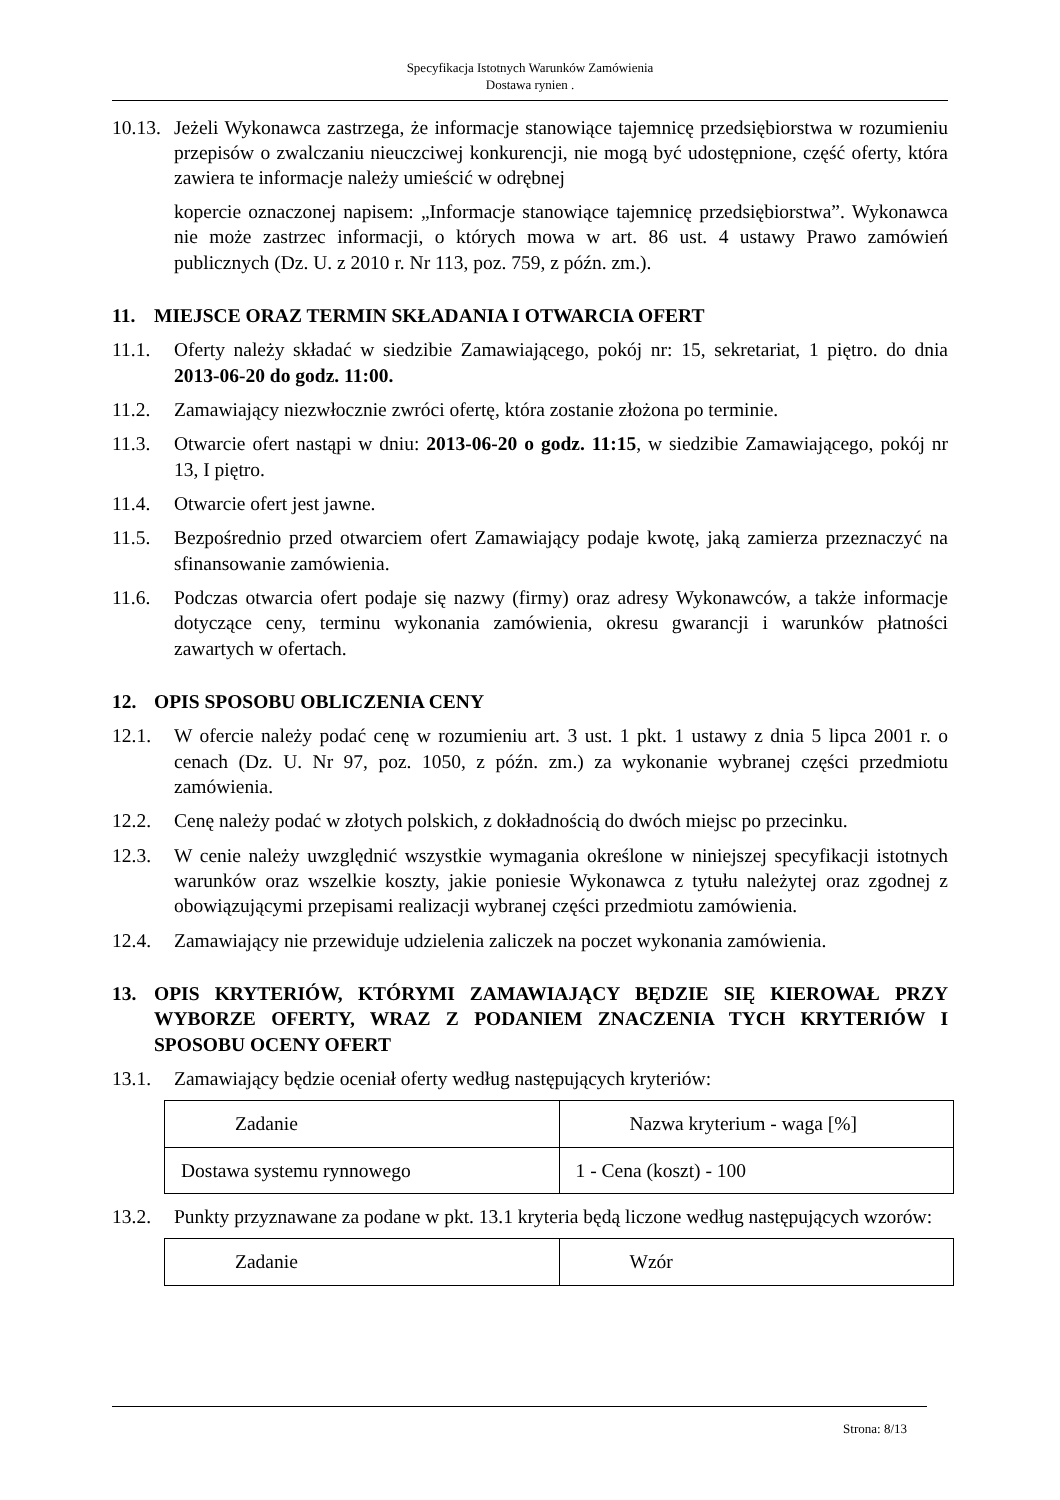Specyfikacja Istotnych Warunków Zamówienia
Dostawa rynien .
10.13. Jeżeli Wykonawca zastrzega, że informacje stanowiące tajemnicę przedsiębiorstwa w rozumieniu przepisów o zwalczaniu nieuczciwej konkurencji, nie mogą być udostępnione, część oferty, która zawiera te informacje należy umieścić w odrębnej
kopercie oznaczonej napisem: „Informacje stanowiące tajemnicę przedsiębiorstwa”. Wykonawca nie może zastrzec informacji, o których mowa w art. 86 ust. 4 ustawy Prawo zamówień publicznych (Dz. U. z 2010 r. Nr 113, poz. 759, z późn. zm.).
11. MIEJSCE ORAZ TERMIN SKŁADANIA I OTWARCIA OFERT
11.1. Oferty należy składać w siedzibie Zamawiającego, pokój nr: 15, sekretariat, 1 piętro. do dnia 2013-06-20 do godz. 11:00.
11.2. Zamawiający niezwłocznie zwróci ofertę, która zostanie złożona po terminie.
11.3. Otwarcie ofert nastąpi w dniu: 2013-06-20 o godz. 11:15, w siedzibie Zamawiającego, pokój nr 13, I piętro.
11.4. Otwarcie ofert jest jawne.
11.5. Bezpośrednio przed otwarciem ofert Zamawiający podaje kwotę, jaką zamierza przeznaczyć na sfinansowanie zamówienia.
11.6. Podczas otwarcia ofert podaje się nazwy (firmy) oraz adresy Wykonawców, a także informacje dotyczące ceny, terminu wykonania zamówienia, okresu gwarancji i warunków płatności zawartych w ofertach.
12. OPIS SPOSOBU OBLICZENIA CENY
12.1. W ofercie należy podać cenę w rozumieniu art. 3 ust. 1 pkt. 1 ustawy z dnia 5 lipca 2001 r. o cenach (Dz. U. Nr 97, poz. 1050, z późn. zm.) za wykonanie wybranej części przedmiotu zamówienia.
12.2. Cenę należy podać w złotych polskich, z dokładnością do dwóch miejsc po przecinku.
12.3. W cenie należy uwzględnić wszystkie wymagania określone w niniejszej specyfikacji istotnych warunków oraz wszelkie koszty, jakie poniesie Wykonawca z tytułu należytej oraz zgodnej z obowiązującymi przepisami realizacji wybranej części przedmiotu zamówienia.
12.4. Zamawiający nie przewiduje udzielenia zaliczek na poczet wykonania zamówienia.
13. OPIS KRYTERIÓW, KTÓRYMI ZAMAWIAJĄCY BĘDZIE SIĘ KIEROWAŁ PRZY WYBORZE OFERTY, WRAZ Z PODANIEM ZNACZENIA TYCH KRYTERIÓW I SPOSOBU OCENY OFERT
13.1. Zamawiający będzie oceniał oferty według następujących kryteriów:
| Zadanie | Nazwa kryterium - waga [%] |
| Dostawa systemu rynnowego | 1 - Cena (koszt) - 100 |
13.2. Punkty przyznawane za podane w pkt. 13.1 kryteria będą liczone według następujących wzorów:
| Zadanie | Wzór |
Strona: 8/13